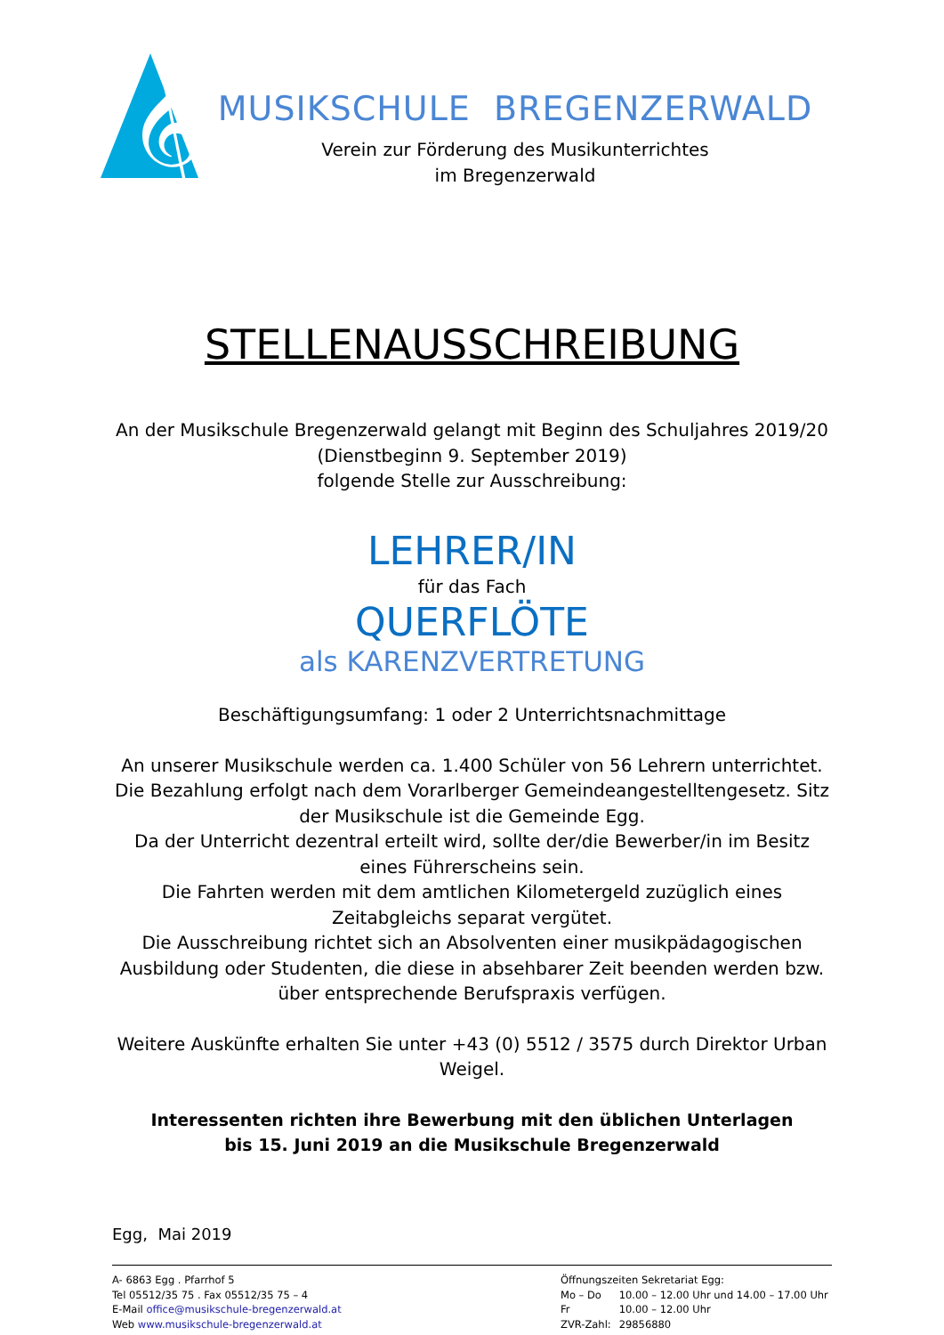𝄞
MUSIKSCHULE BREGENZERWALD
Verein zur Förderung des Musikunterrichtes
im Bregenzerwald
STELLENAUSSCHREIBUNG
An der Musikschule Bregenzerwald gelangt mit Beginn des Schuljahres 2019/20
(Dienstbeginn 9. September 2019)
folgende Stelle zur Ausschreibung:
LEHRER/IN
für das Fach
QUERFLÖTE
als KARENZVERTRETUNG
Beschäftigungsumfang: 1 oder 2 Unterrichtsnachmittage
An unserer Musikschule werden ca. 1.400 Schüler von 56 Lehrern unterrichtet. Die Bezahlung erfolgt nach dem Vorarlberger Gemeindeangestelltengesetz. Sitz der Musikschule ist die Gemeinde Egg.
Da der Unterricht dezentral erteilt wird, sollte der/die Bewerber/in im Besitz eines Führerscheins sein.
Die Fahrten werden mit dem amtlichen Kilometergeld zuzüglich eines Zeitabgleichs separat vergütet.
Die Ausschreibung richtet sich an Absolventen einer musikpädagogischen Ausbildung oder Studenten, die diese in absehbarer Zeit beenden werden bzw. über entsprechende Berufspraxis verfügen.
Weitere Auskünfte erhalten Sie unter +43 (0) 5512 / 3575 durch Direktor Urban Weigel.
Interessenten richten ihre Bewerbung mit den üblichen Unterlagen
bis 15. Juni 2019 an die Musikschule Bregenzerwald
Egg, Mai 2019
A- 6863 Egg . Pfarrhof 5
Tel 05512/35 75 . Fax 05512/35 75 – 4
E-Mail office@musikschule-bregenzerwald.at
Web www.musikschule-bregenzerwald.at
Öffnungszeiten Sekretariat Egg:
Mo – Do 10.00 – 12.00 Uhr und 14.00 – 17.00 Uhr
Fr 10.00 – 12.00 Uhr
ZVR-Zahl: 29856880